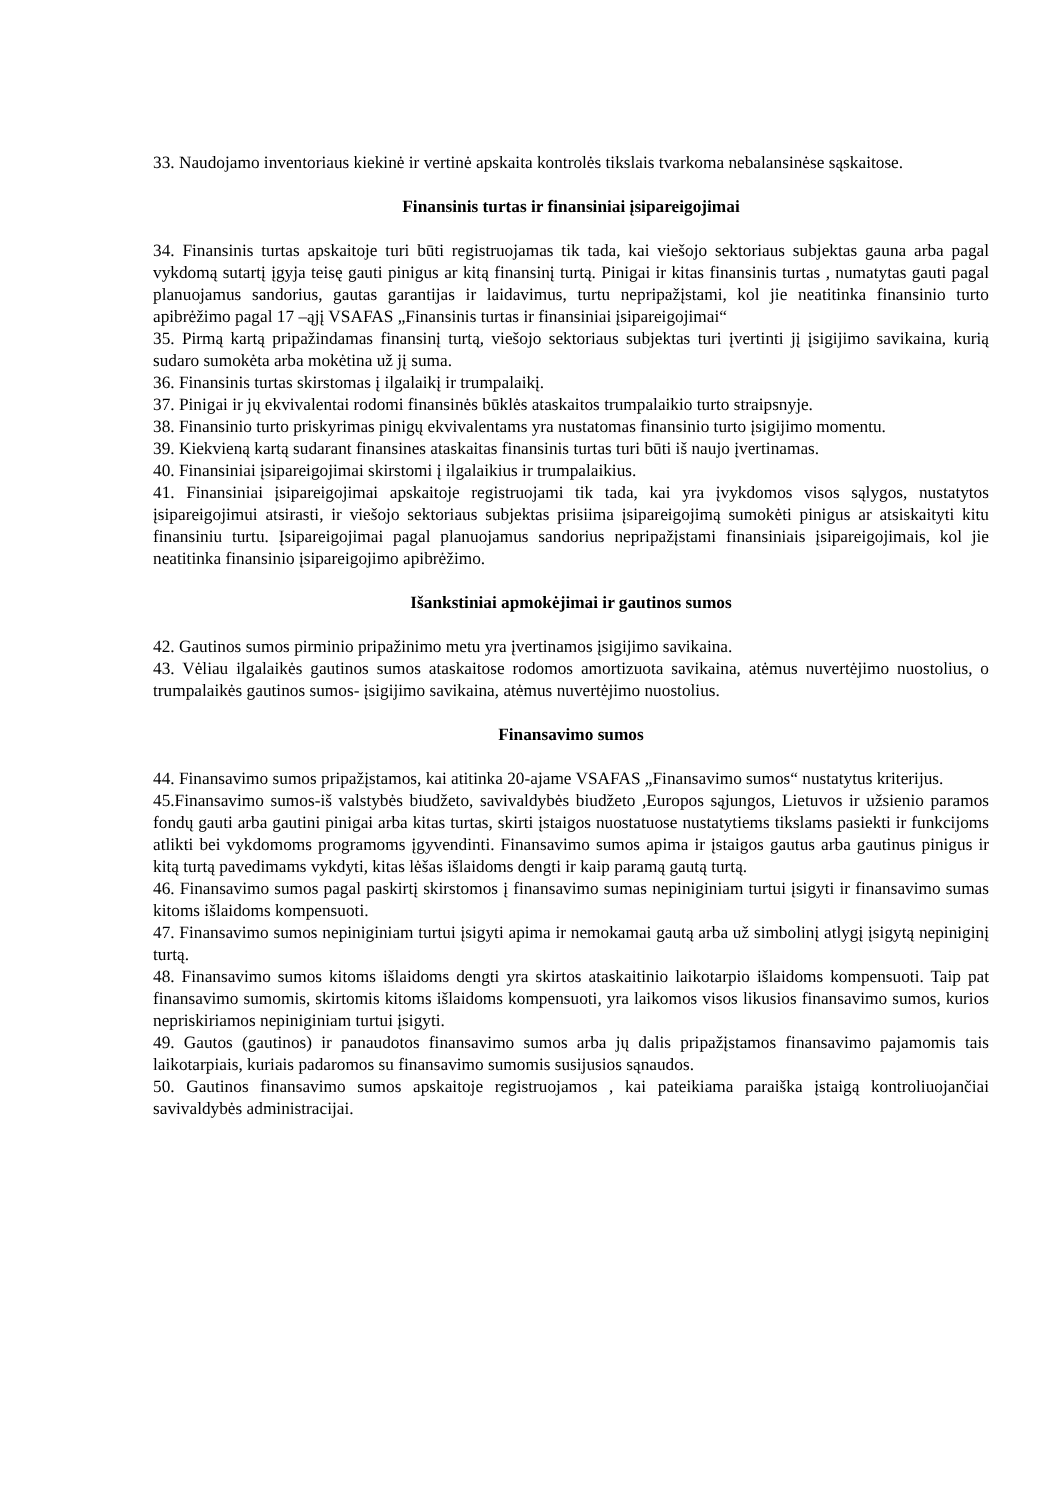33. Naudojamo inventoriaus kiekinė ir vertinė apskaita kontrolės tikslais tvarkoma nebalansinėse sąskaitose.
Finansinis turtas ir finansiniai įsipareigojimai
34. Finansinis turtas apskaitoje turi būti registruojamas tik tada, kai viešojo sektoriaus subjektas gauna arba pagal vykdomą sutartį įgyja teisę gauti pinigus ar kitą finansinį turtą. Pinigai ir kitas finansinis turtas , numatytas gauti pagal planuojamus sandorius, gautas garantijas ir laidavimus, turtu nepripažįstami, kol jie neatitinka finansinio turto apibrėžimo pagal 17 –ąjį VSAFAS „Finansinis turtas ir finansiniai įsipareigojimai“
35. Pirmą kartą pripažindamas finansinį turtą, viešojo sektoriaus subjektas turi įvertinti jį įsigijimo savikaina, kurią sudaro sumokėta arba mokėtina už jį suma.
36. Finansinis turtas skirstomas į ilgalaikį ir trumpalaikį.
37. Pinigai ir jų ekvivalentai rodomi finansinės būklės ataskaitos trumpalaikio turto straipsnyje.
38. Finansinio turto priskyrimas pinigų ekvivalentams yra nustatomas finansinio turto įsigijimo momentu.
39. Kiekvieną kartą sudarant finansines ataskaitas finansinis turtas turi būti iš naujo įvertinamas.
40. Finansiniai įsipareigojimai skirstomi į ilgalaikius ir trumpalaikius.
41. Finansiniai įsipareigojimai apskaitoje registruojami tik tada, kai yra įvykdomos visos sąlygos, nustatytos įsipareigojimui atsirasti, ir viešojo sektoriaus subjektas prisiima įsipareigojimą sumokėti pinigus ar atsiskaityti kitu finansiniu turtu. Įsipareigojimai pagal planuojamus sandorius nepripažįstami finansiniais įsipareigojimais, kol jie neatitinka finansinio įsipareigojimo apibrėžimo.
Išankstiniai apmokėjimai ir gautinos sumos
42. Gautinos sumos pirminio pripažinimo metu yra įvertinamos įsigijimo savikaina.
43. Vėliau ilgalaikės gautinos sumos ataskaitose rodomos amortizuota savikaina, atėmus nuvertėjimo nuostolius, o trumpalaikės gautinos sumos- įsigijimo savikaina, atėmus nuvertėjimo nuostolius.
Finansavimo sumos
44. Finansavimo sumos pripažįstamos, kai atitinka 20-ajame VSAFAS „Finansavimo sumos“ nustatytus kriterijus.
45.Finansavimo sumos-iš valstybės biudžeto, savivaldybės biudžeto ,Europos sąjungos, Lietuvos ir užsienio paramos fondų gauti arba gautini pinigai arba kitas turtas, skirti įstaigos nuostatuose nustatytiems tikslams pasiekti ir funkcijoms atlikti bei vykdomoms programoms įgyvendinti. Finansavimo sumos apima ir įstaigos gautus arba gautinus pinigus ir kitą turtą pavedimams vykdyti, kitas lėšas išlaidoms dengti ir kaip paramą gautą turtą.
46. Finansavimo sumos pagal paskirtį skirstomos į finansavimo sumas nepiniginiam turtui įsigyti ir finansavimo sumas kitoms išlaidoms kompensuoti.
47. Finansavimo sumos nepiniginiam turtui įsigyti apima ir nemokamai gautą arba už simbolinį atlygį įsigytą nepiniginį turtą.
48. Finansavimo sumos kitoms išlaidoms dengti yra skirtos ataskaitinio laikotarpio išlaidoms kompensuoti. Taip pat finansavimo sumomis, skirtomis kitoms išlaidoms kompensuoti, yra laikomos visos likusios finansavimo sumos, kurios nepriskiriamos nepiniginiam turtui įsigyti.
49. Gautos (gautinos) ir panaudotos finansavimo sumos arba jų dalis pripažįstamos finansavimo pajamomis tais laikotarpiais, kuriais padaromos su finansavimo sumomis susijusios sąnaudos.
50. Gautinos finansavimo sumos apskaitoje registruojamos , kai pateikiama paraiška įstaigą kontroliuojančiai savivaldybės administracijai.